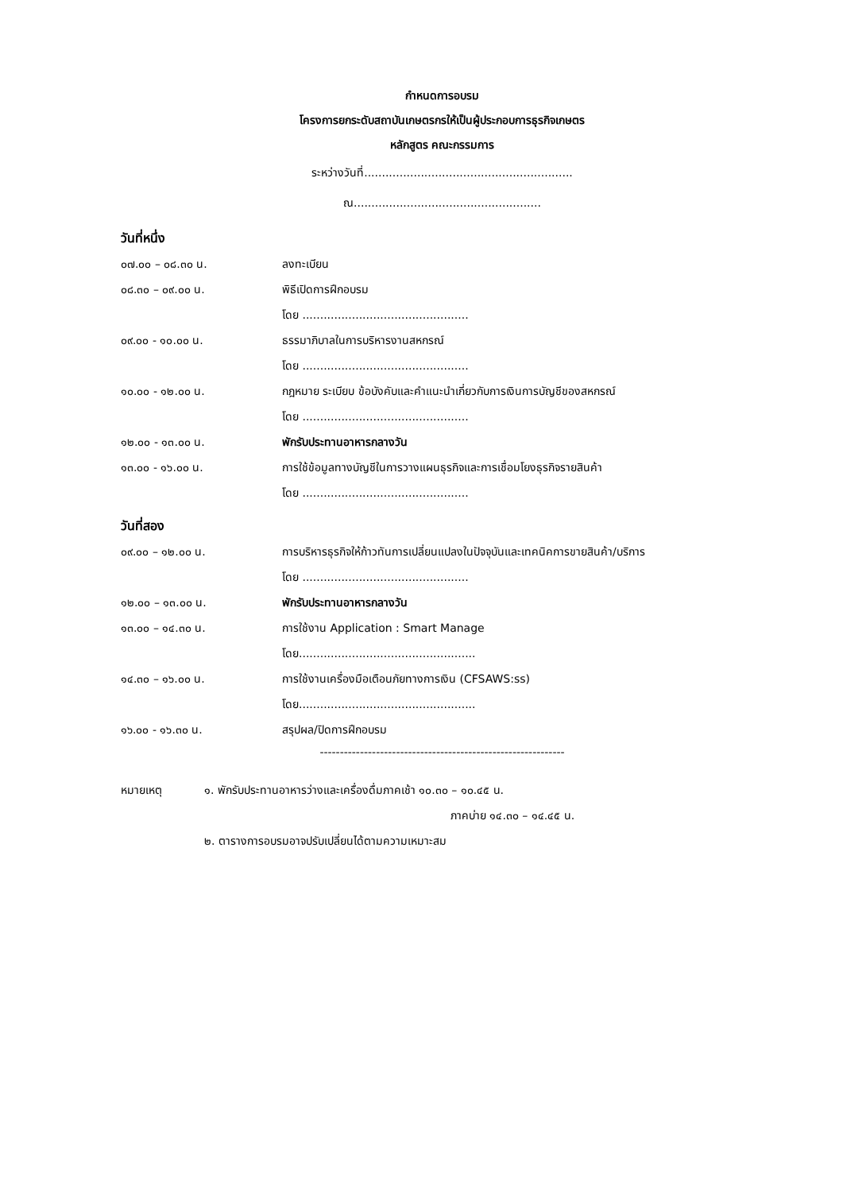กำหนดการอบรม
โครงการยกระดับสถาบันเกษตรกรให้เป็นผู้ประกอบการธุรกิจเกษตร
หลักสูตร คณะกรรมการ
ระหว่างวันที่...........................................................
ณ.....................................................
วันที่หนึ่ง
๐๗.๐๐ – ๐๘.๓๐ น. ลงทะเบียน
๐๘.๓๐ – ๐๙.๐๐ น. พิธีเปิดการฝึกอบรม
โดย ...............................................
๐๙.๐๐ - ๑๐.๐๐ น. ธรรมาภิบาลในการบริหารงานสหกรณ์
โดย ...............................................
๑๐.๐๐ - ๑๒.๐๐ น. กฎหมาย ระเบียบ ข้อบังคับและคำแนะนำเกี่ยวกับการเงินการบัญชีของสหกรณ์
โดย ...............................................
๑๒.๐๐ - ๑๓.๐๐ น. พักรับประทานอาหารกลางวัน
๑๓.๐๐ - ๑๖.๐๐ น. การใช้ข้อมูลทางบัญชีในการวางแผนธุรกิจและการเชื่อมโยงธุรกิจรายสินค้า
โดย ...............................................
วันที่สอง
๐๙.๐๐ – ๑๒.๐๐ น. การบริหารธุรกิจให้ก้าวทันการเปลี่ยนแปลงในปัจจุบันและเทคนิคการขายสินค้า/บริการ
โดย ...............................................
๑๒.๐๐ – ๑๓.๐๐ น. พักรับประทานอาหารกลางวัน
๑๓.๐๐ – ๑๔.๓๐ น. การใช้งาน Application : Smart Manage
โดย..................................................
๑๔.๓๐ – ๑๖.๐๐ น. การใช้งานเครื่องมือเตือนภัยทางการเงิน (CFSAWS:ss)
โดย..................................................
๑๖.๐๐ - ๑๖.๓๐ น. สรุปผล/ปิดการฝึกอบรม
-------------------------------------------------------------
หมายเหตุ ๑. พักรับประทานอาหารว่างและเครื่องดื่มภาคเช้า ๑๐.๓๐ – ๑๐.๔๕ น.
ภาคบ่าย ๑๔.๓๐ – ๑๔.๔๕ น.
๒. ตารางการอบรมอาจปรับเปลี่ยนได้ตามความเหมาะสม